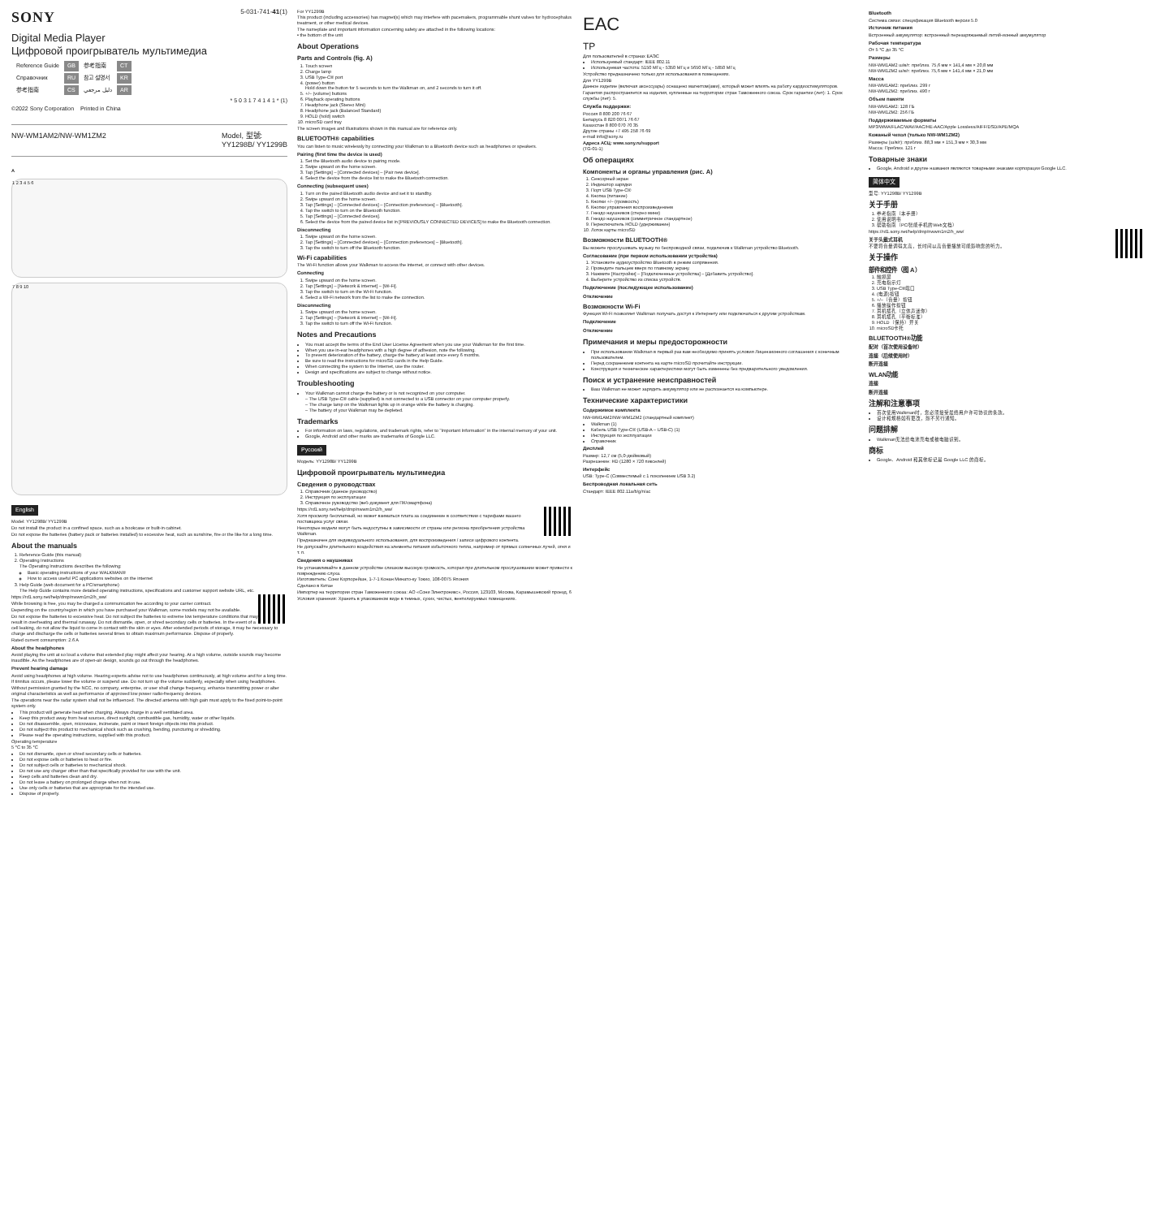SONY 5-031-741-41(1)
Digital Media Player
Цифровой проигрыватель мультимедиа
| Reference Guide | GB | 参考指南 | CT |
| Справочник | RU | 참고 설명서 | KR |
| 参考指南 | CS | دليل مرجعي | AR |
* 5 0 3 1 7 4 1 4 1 * (1)
©2022 Sony Corporation Printed in China
NW-WM1AM2/NW-WM1ZM2 Model, 型號:
YY1298B/ YY1299B
A
1 2 3 4 5 6
7 8 9 10
English
Model: YY1298B/ YY1299B
Do not install the product in a confined space, such as a bookcase or built-in cabinet.
Do not expose the batteries (battery pack or batteries installed) to excessive heat, such as sunshine, fire or the like for a long time.
About the manuals
1. Reference Guide (this manual)
2. Operating Instructions
The Operating Instructions describes the following:
Basic operating instructions of your WALKMAN®
How to access useful PC applications websites on the internet
3. Help Guide (web document for a PC/smartphone)
The Help Guide contains more detailed operating instructions, specifications and customer support website URL, etc.
https://rd1.sony.net/help/dmp/nwwm1m2/h_ww/
While browsing is free, you may be charged a communication fee according to your carrier contract.
Depending on the country/region in which you have purchased your Walkman, some models may not be available.
Do not expose the batteries to excessive heat. Do not subject the batteries to extreme low temperature conditions that may result in overheating and thermal runaway. Do not dismantle, open, or shred secondary cells or batteries. In the event of a cell leaking, do not allow the liquid to come in contact with the skin or eyes. After extended periods of storage, it may be necessary to charge and discharge the cells or batteries several times to obtain maximum performance. Dispose of properly.
Rated current consumption: 2.6 A
About the headphones
Avoid playing the unit at so loud a volume that extended play might affect your hearing. At a high volume, outside sounds may become inaudible. As the headphones are of open-air design, sounds go out through the headphones.
Prevent hearing damage
Avoid using headphones at high volume. Hearing experts advise not to use headphones continuously, at high volume and for a long time. If tinnitus occurs, please lower the volume or suspend use. Do not turn up the volume suddenly, especially when using headphones.
Without permission granted by the NCC, no company, enterprise, or user shall change frequency, enhance transmitting power or alter original characteristics as well as performance of approved low power radio-frequency devices.
The operations near the radar system shall not be influenced. The directed antenna with high gain must apply to the fixed point-to-point system only.
This product will generate heat when charging. Always charge in a well ventilated area.
Keep this product away from heat sources, direct sunlight, combustible gas, humidity, water or other liquids.
Do not disassemble, open, microwave, incinerate, paint or insert foreign objects into this product.
Do not subject this product to mechanical shock such as crushing, bending, puncturing or shredding.
Please read the operating instructions, supplied with this product.
Operating temperature
5 °C to 35 °C
Do not dismantle, open or shred secondary cells or batteries.
Do not expose cells or batteries to heat or fire.
Do not subject cells or batteries to mechanical shock.
Do not use any charger other than that specifically provided for use with the unit.
Keep cells and batteries clean and dry.
Do not leave a battery on prolonged charge when not in use.
Use only cells or batteries that are appropriate for the intended use.
Dispose of properly.
For YY1299B
This product (including accessories) has magnet(s) which may interfere with pacemakers, programmable shunt valves for hydrocephalus treatment, or other medical devices.
The nameplate and important information concerning safety are attached in the following locations:
• the bottom of the unit
About Operations
Parts and Controls (fig. A)
1. Touch screen
2. Charge lamp
3. USB Type-C® port
4. (power) button
Hold down the button for 5 seconds to turn the Walkman on, and 2 seconds to turn it off.
5. +/– (volume) buttons
6. Playback operating buttons
7. Headphone jack (Stereo Mini)
8. Headphone jack (Balanced Standard)
9. HOLD (hold) switch
10. microSD card tray
The screen images and illustrations shown in this manual are for reference only.
BLUETOOTH® capabilities
You can listen to music wirelessly by connecting your Walkman to a Bluetooth device such as headphones or speakers.
Pairing (first time the device is used)
1. Set the Bluetooth audio device to pairing mode.
2. Swipe upward on the home screen.
3. Tap [Settings] – [Connected devices] – [Pair new device].
4. Select the device from the device list to make the Bluetooth connection.
Connecting (subsequent uses)
1. Turn on the paired Bluetooth audio device and set it to standby.
2. Swipe upward on the home screen.
3. Tap [Settings] – [Connected devices] – [Connection preferences] – [Bluetooth].
4. Tap the switch to turn on the Bluetooth function.
5. Tap [Settings] – [Connected devices].
6. Select the device from the paired device list in [PREVIOUSLY CONNECTED DEVICES] to make the Bluetooth connection.
Disconnecting
1. Swipe upward on the home screen.
2. Tap [Settings] – [Connected devices] – [Connection preferences] – [Bluetooth].
3. Tap the switch to turn off the Bluetooth function.
Wi-Fi capabilities
The Wi-Fi function allows your Walkman to access the internet, or connect with other devices.
Connecting
1. Swipe upward on the home screen.
2. Tap [Settings] – [Network & internet] – [Wi-Fi].
3. Tap the switch to turn on the Wi-Fi function.
4. Select a Wi-Fi network from the list to make the connection.
Disconnecting
1. Swipe upward on the home screen.
2. Tap [Settings] – [Network & internet] – [Wi-Fi].
3. Tap the switch to turn off the Wi-Fi function.
Notes and Precautions
You must accept the terms of the End User License Agreement when you use your Walkman for the first time.
When you use in-ear headphones with a high degree of adhesion, note the following.
To prevent deterioration of the battery, charge the battery at least once every 6 months.
Be sure to read the instructions for microSD cards in the Help Guide.
When connecting the system to the Internet, use the router.
Design and specifications are subject to change without notice.
Troubleshooting
Your Walkman cannot charge the battery or is not recognized on your computer.
– The USB Type-C® cable (supplied) is not connected to a USB connector on your computer properly.
– The charge lamp on the Walkman lights up in orange while the battery is charging.
– The battery of your Walkman may be depleted.
Trademarks
For information on laws, regulations, and trademark rights, refer to "Important Information" in the internal memory of your unit.
Google, Android and other marks are trademarks of Google LLC.
Русский
Модель: YY1298B/ YY1299B
Цифровой проигрыватель мультимедиа
Сведения о руководствах
1. Справочник (данное руководство)
2. Инструкция по эксплуатации
3. Справочное руководство (веб-документ для ПК/смартфона)
https://rd1.sony.net/help/dmp/nwwm1m2/h_ww/
Хотя просмотр бесплатный, но может взиматься плата за соединение в соответствии с тарифами вашего поставщика услуг связи.
Некоторые модели могут быть недоступны в зависимости от страны или региона приобретения устройства Walkman.
Предназначен для индивидуального использования, для воспроизведения / записи цифрового контента.
Не допускайте длительного воздействия на элементы питания избыточного тепла, например от прямых солнечных лучей, огня и т. п.
Сведения о наушниках
Не устанавливайте в данном устройстве слишком высокую громкость, которая при длительном прослушивании может привести к повреждению слуха.
Изготовитель: Сони Корпорейшн, 1-7-1 Конан Минато-ку Токио, 108-0075 Япония
Сделано в Китае
Импортер на территории стран Таможенного союза: АО «Сони Электроникс», Россия, 123103, Москва, Карамышевский проезд, 6
Условия хранения: Хранить в упакованном виде в темных, сухих, чистых, вентилируемых помещениях.
EAC
TP
Для пользователей в странах ЕАЭС
Используемый стандарт: IEEE 802.11
Используемая частота: 5150 МГц - 5350 МГц и 5650 МГц - 5850 МГц
Устройство предназначено только для использования в помещениях.
Для YY1299B
Данное изделие (включая аксессуары) оснащено магнитом(ами), который может влиять на работу кардиостимуляторов.
Гарантия распространяется на изделия, купленные на территории стран Таможенного союза. Срок гарантии (лет): 1. Срок службы (лет): 5.
Служба поддержки:
Россия 8 800 200 76 67
Беларусь 8 820 0071 76 67
Казахстан 8 800 070 70 35
Другие страны +7 495 258 76 69
e-mail info@sony.ru
Адреса АСЦ: www.sony.ru/support
(TG-01-1)
Об операциях
Компоненты и органы управления (рис. A)
1. Сенсорный экран
2. Индикатор зарядки
3. Порт USB Type-C®
4. Кнопка (питание)
5. Кнопки +/– (громкость)
6. Кнопки управления воспроизведением
7. Гнездо наушников (стерео мини)
8. Гнездо наушников (симметричное стандартное)
9. Переключатель HOLD (удерживание)
10. Лоток карты microSD
Возможности BLUETOOTH®
Вы можете прослушивать музыку по беспроводной связи, подключив к Walkman устройство Bluetooth.
Согласование (при первом использовании устройства)
1. Установите аудиоустройство Bluetooth в режим сопряжения.
2. Проведите пальцем вверх по главному экрану.
3. Нажмите [Настройки] – [Подключенные устройства] – [Добавить устройство].
4. Выберите устройство из списка устройств.
Подключение (последующее использование)
Отключение
Возможности Wi-Fi
Функция Wi-Fi позволяет Walkman получать доступ к Интернету или подключаться к другим устройствам.
Подключение
Отключение
Примечания и меры предосторожности
При использовании Walkman в первый раз вам необходимо принять условия Лицензионного соглашения с конечным пользователем.
Перед сохранением контента на карте microSD прочитайте инструкции.
Конструкция и технические характеристики могут быть изменены без предварительного уведомления.
Поиск и устранение неисправностей
Ваш Walkman не может зарядить аккумулятор или не распознается на компьютере.
Технические характеристики
Содержимое комплекта
NW-WM1AM2/NW-WM1ZM2 (стандартный комплект)
Walkman (1)
Кабель USB Type-C® (USB-A – USB-C) (1)
Инструкция по эксплуатации
Справочник
Дисплей
Размер: 12,7 см (5,0-дюймовый)
Разрешение: HD (1280 × 720 пикселей)
Интерфейс
USB: Type-C (Совместимый с 1 поколением USB 3.2)
Беспроводная локальная сеть
Стандарт: IEEE 802.11a/b/g/n/ac
Bluetooth
Система связи: спецификация Bluetooth версии 5.0
Источник питания
Встроенный аккумулятор: встроенный перезаряжаемый литий-ионный аккумулятор
Рабочая температура
От 5 °C до 35 °C
Размеры
NW-WM1AM2 ш/в/г: приблиз. 75,6 мм × 141,4 мм × 20,8 мм
NW-WM1ZM2 ш/в/г: приблиз. 75,6 мм × 141,4 мм × 21,0 мм
Масса
NW-WM1AM2: приблиз. 299 г
NW-WM1ZM2: приблиз. 490 г
Объем памяти
NW-WM1AM2: 128 ГБ
NW-WM1ZM2: 256 ГБ
Поддерживаемые форматы
MP3/WMA/FLAC/WAV/AAC/HE-AAC/Apple Lossless/AIFF/DSD/APE/MQA
Кожаный чехол (только NW-WM1ZM2)
Размеры (ш/в/г): приблиз. 88,3 мм × 151,3 мм × 30,3 мм
Масса: Приблиз. 121 г
Товарные знаки
Google, Android и другие названия являются товарными знаками корпорации Google LLC.
简体中文
型号: YY1298B/ YY1299B
关于手册
1. 参考指南（本手册）
2. 使用说明书
3. 帮助指南（PC/智能手机的Web文档）
https://rd1.sony.net/help/dmp/nwwm1m2/h_ww/
关于头戴式耳机
不要将音量调得太高，长时间以高音量播放可能影响您的听力。
关于操作
部件和控件（图 A）
1. 触摸屏
2. 充电指示灯
3. USB Type-C®端口
4. (电源)按钮
5. +/–（音量）按钮
6. 播放操作按钮
7. 耳机插孔（立体声迷你）
8. 耳机插孔（平衡标准）
9. HOLD（保持）开关
10. microSD卡托
BLUETOOTH®功能
配对（首次使用设备时）
连接（后续使用时）
断开连接
WLAN功能
连接
断开连接
注解和注意事项
首次使用Walkman时，您必须接受最终用户许可协议的条款。
设计和规格如有更改，恕不另行通知。
问题排解
Walkman无法给电池充电或被电脑识别。
商标
Google、Android 和其他标记是 Google LLC 的商标。